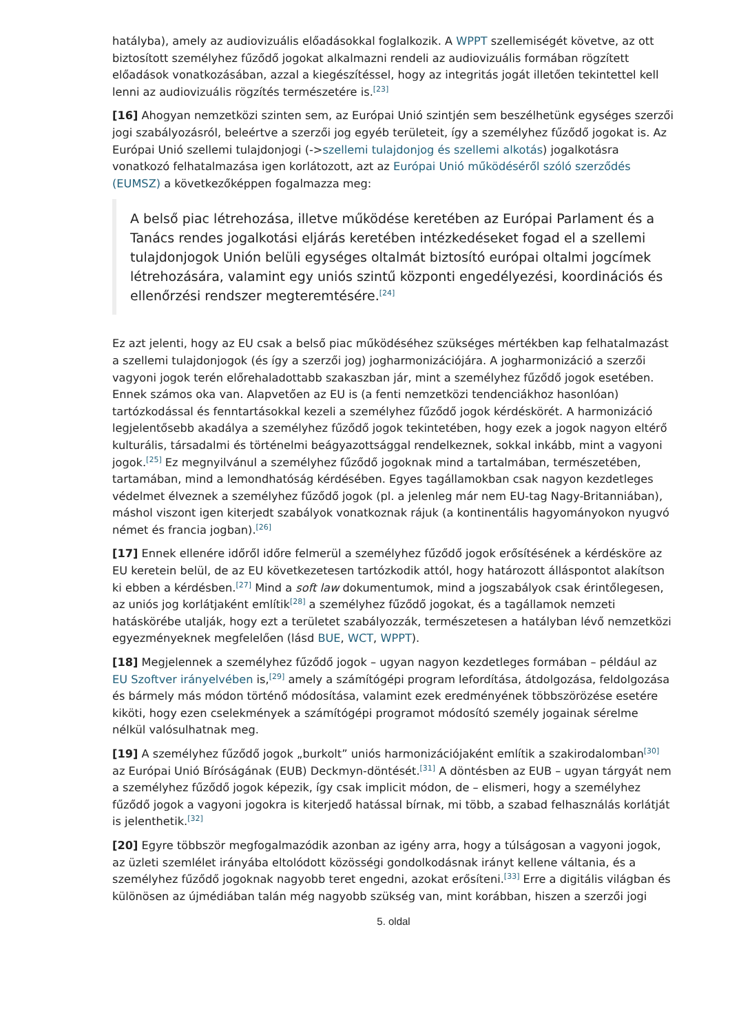hatályba), amely az audiovizuális előadásokkal foglalkozik. A WPPT szellemiségét követve, az ott biztosított személyhez fűződő jogokat alkalmazni rendeli az audiovizuális formában rögzített előadások vonatkozásában, azzal a kiegészítéssel, hogy az integritás jogát illetően tekintettel kell lenni az audiovizuális rögzítés természetére is.<sup>[23]</sup>
[16] Ahogyan nemzetközi szinten sem, az Európai Unió szintjén sem beszélhetünk egységes szerzői jogi szabályozásról, beleértve a szerzői jog egyéb területeit, így a személyhez fűződő jogokat is. Az Európai Unió szellemi tulajdonjogi (->szellemi tulajdonjog és szellemi alkotás) jogalkotásra vonatkozó felhatalmazása igen korlátozott, azt az Európai Unió működéséről szóló szerződés (EUMSZ) a következőképpen fogalmazza meg:
A belső piac létrehozása, illetve működése keretében az Európai Parlament és a Tanács rendes jogalkotási eljárás keretében intézkedéseket fogad el a szellemi tulajdonjogok Unión belüli egységes oltalmát biztosító európai oltalmi jogcímek létrehozására, valamint egy uniós szintű központi engedélyezési, koordinációs és ellenőrzési rendszer megteremtésére.<sup>[24]</sup>
Ez azt jelenti, hogy az EU csak a belső piac működéséhez szükséges mértékben kap felhatalmazást a szellemi tulajdonjogok (és így a szerzői jog) jogharmonizációjára. A jogharmonizáció a szerzői vagyoni jogok terén előrehaladottabb szakaszban jár, mint a személyhez fűződő jogok esetében. Ennek számos oka van. Alapvetően az EU is (a fenti nemzetközi tendenciákhoz hasonlóan) tartózkodással és fenntartásokkal kezeli a személyhez fűződő jogok kérdéskörét. A harmonizáció legjelentősebb akadálya a személyhez fűződő jogok tekintetében, hogy ezek a jogok nagyon eltérő kulturális, társadalmi és történelmi beágyazottsággal rendelkeznek, sokkal inkább, mint a vagyoni jogok.<sup>[25]</sup> Ez megnyilvánul a személyhez fűződő jogoknak mind a tartalmában, természetében, tartamában, mind a lemondhatóság kérdésében. Egyes tagállamokban csak nagyon kezdetleges védelmet élveznek a személyhez fűződő jogok (pl. a jelenleg már nem EU-tag Nagy-Britanniában), máshol viszont igen kiterjedt szabályok vonatkoznak rájuk (a kontinentális hagyományokon nyugvó német és francia jogban).<sup>[26]</sup>
[17] Ennek ellenére időről időre felmerül a személyhez fűződő jogok erősítésének a kérdésköre az EU keretein belül, de az EU következetesen tartózkodik attól, hogy határozott álláspontot alakítson ki ebben a kérdésben.<sup>[27]</sup> Mind a soft law dokumentumok, mind a jogszabályok csak érintőlegesen, az uniós jog korlátjaként említik<sup>[28]</sup> a személyhez fűződő jogokat, és a tagállamok nemzeti hatáskörébe utalják, hogy ezt a területet szabályozzák, természetesen a hatályban lévő nemzetközi egyezményeknek megfelelően (lásd BUE, WCT, WPPT).
[18] Megjelennek a személyhez fűződő jogok – ugyan nagyon kezdetleges formában – például az EU Szoftver irányelvében is,<sup>[29]</sup> amely a számítógépi program lefordítása, átdolgozása, feldolgozása és bármely más módon történő módosítása, valamint ezek eredményének többszörözése esetére kiköti, hogy ezen cselekmények a számítógépi programot módosító személy jogainak sérelme nélkül valósulhatnak meg.
[19] A személyhez fűződő jogok „burkolt” uniós harmonizációjaként említik a szakirodalomban<sup>[30]</sup> az Európai Unió Bíróságának (EUB) Deckmyn-döntését.<sup>[31]</sup> A döntésben az EUB – ugyan tárgyát nem a személyhez fűződő jogok képezik, így csak implicit módon, de – elismeri, hogy a személyhez fűződő jogok a vagyoni jogokra is kiterjedő hatással bírnak, mi több, a szabad felhasználás korlátját is jelenthetik.<sup>[32]</sup>
[20] Egyre többször megfogalmazódik azonban az igény arra, hogy a túlságosan a vagyoni jogok, az üzleti szemlélet irányába eltolódott közösségi gondolkodásnak irányt kellene váltania, és a személyhez fűződő jogoknak nagyobb teret engedni, azokat erősíteni.<sup>[33]</sup> Erre a digitális világban és különösen az újmédiában talán még nagyobb szükség van, mint korábban, hiszen a szerzői jogi
5. oldal